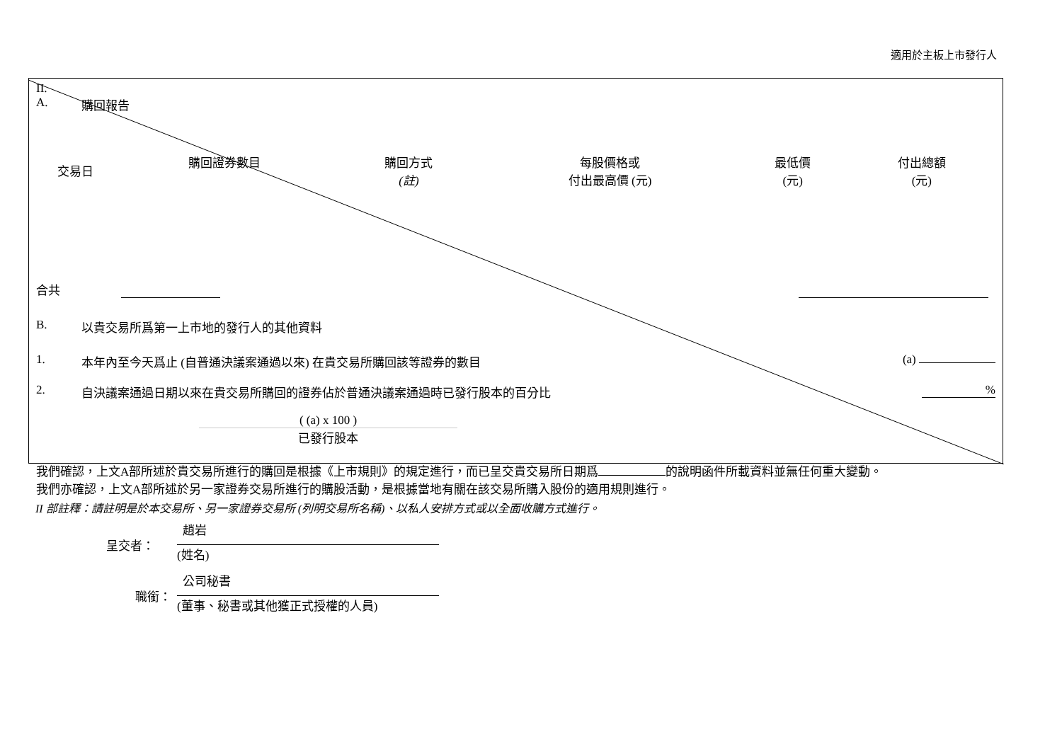適用於主板上市發行人
II.
A. 購回報告
| 交易日 | 購回證券數目 | 購回方式 (註) | 每股價格或 付出最高價 (元) | 最低價 (元) | 付出總額 (元) |
| --- | --- | --- | --- | --- | --- |
合共
B. 以貴交易所爲第一上市地的發行人的其他資料
1. 本年內至今天爲止 (自普通決議案通過以來) 在貴交易所購回該等證券的數目 (a)
2. 自決議案通過日期以來在貴交易所購回的證券佔於普通決議案通過時已發行股本的百分比%
( (a) x 100 )
已發行股本
我們確認，上文A部所述於貴交易所進行的購回是根據《上市規則》的規定進行，而已呈交貴交易所日期爲 的說明函件所載資料並無任何重大變動。
我們亦確認，上文A部所述於另一家證券交易所進行的購股活動，是根據當地有關在該交易所購入股份的適用規則進行。
II 部註釋：請註明是於本交易所、另一家證券交易所 (列明交易所名稱)、以私人安排方式或以全面收購方式進行。
呈交者： 趙岩
(姓名)
職銜： 公司秘書
(董事、秘書或其他獲正式授權的人員)